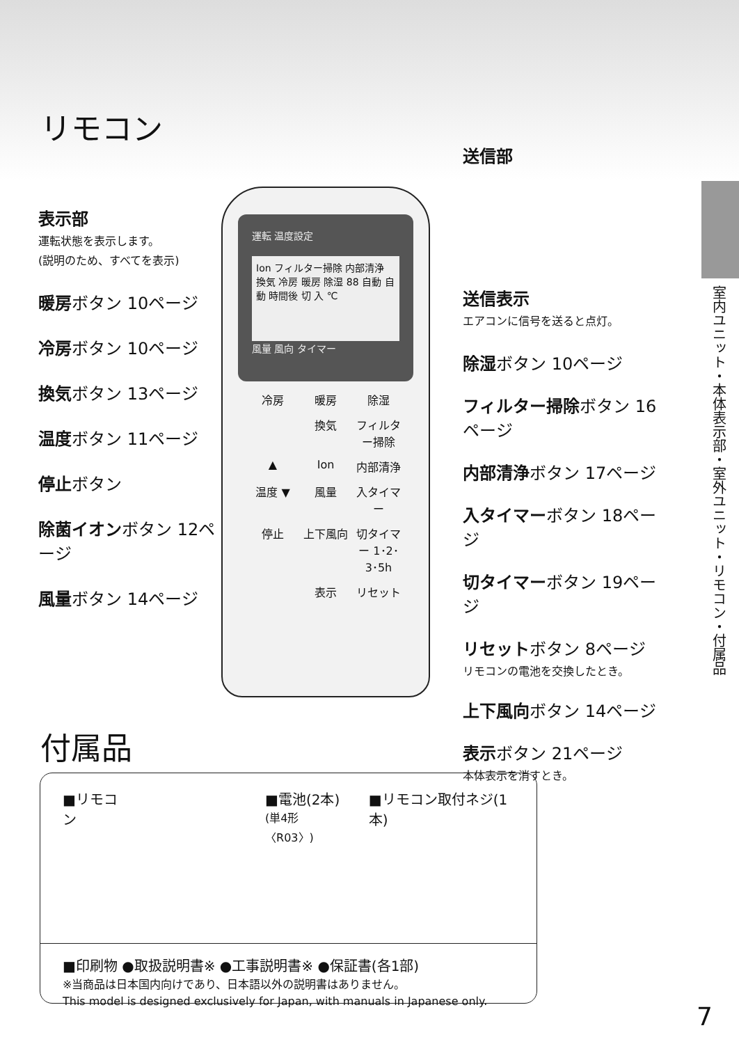リモコン
表示部
運転状態を表示します。
(説明のため、すべてを表示)
暖房ボタン 10ページ
冷房ボタン 10ページ
換気ボタン 13ページ
温度ボタン 11ページ
停止ボタン
除菌イオンボタン 12ページ
風量ボタン 14ページ
運転 温度設定
Ion フィルター掃除 内部清浄 換気 冷房 暖房 除湿 88 自動 自動 時間後 切 入 ℃
風量 風向 タイマー
冷房 暖房 除湿 換気 フィルター掃除 ▲ Ion 内部清浄 温度 ▼ 風量 入タイマー 停止 上下風向 切タイマー 1･2･3･5h 表示 リセット
送信部
送信表示
エアコンに信号を送ると点灯。
除湿ボタン 10ページ
フィルター掃除ボタン 16ページ
内部清浄ボタン 17ページ
入タイマーボタン 18ページ
切タイマーボタン 19ページ
リセットボタン 8ページ
リモコンの電池を交換したとき。
上下風向ボタン 14ページ
表示ボタン 21ページ
本体表示を消すとき。
室内ユニット・本体表示部・室外ユニット・リモコン・付属品
付属品
■リモコン ■電池(2本)
(単4形〈R03〉) ■リモコン取付ネジ(1本)
■印刷物 ●取扱説明書※ ●工事説明書※ ●保証書(各1部)
※当商品は日本国内向けであり、日本語以外の説明書はありません。
This model is designed exclusively for Japan, with manuals in Japanese only.
7